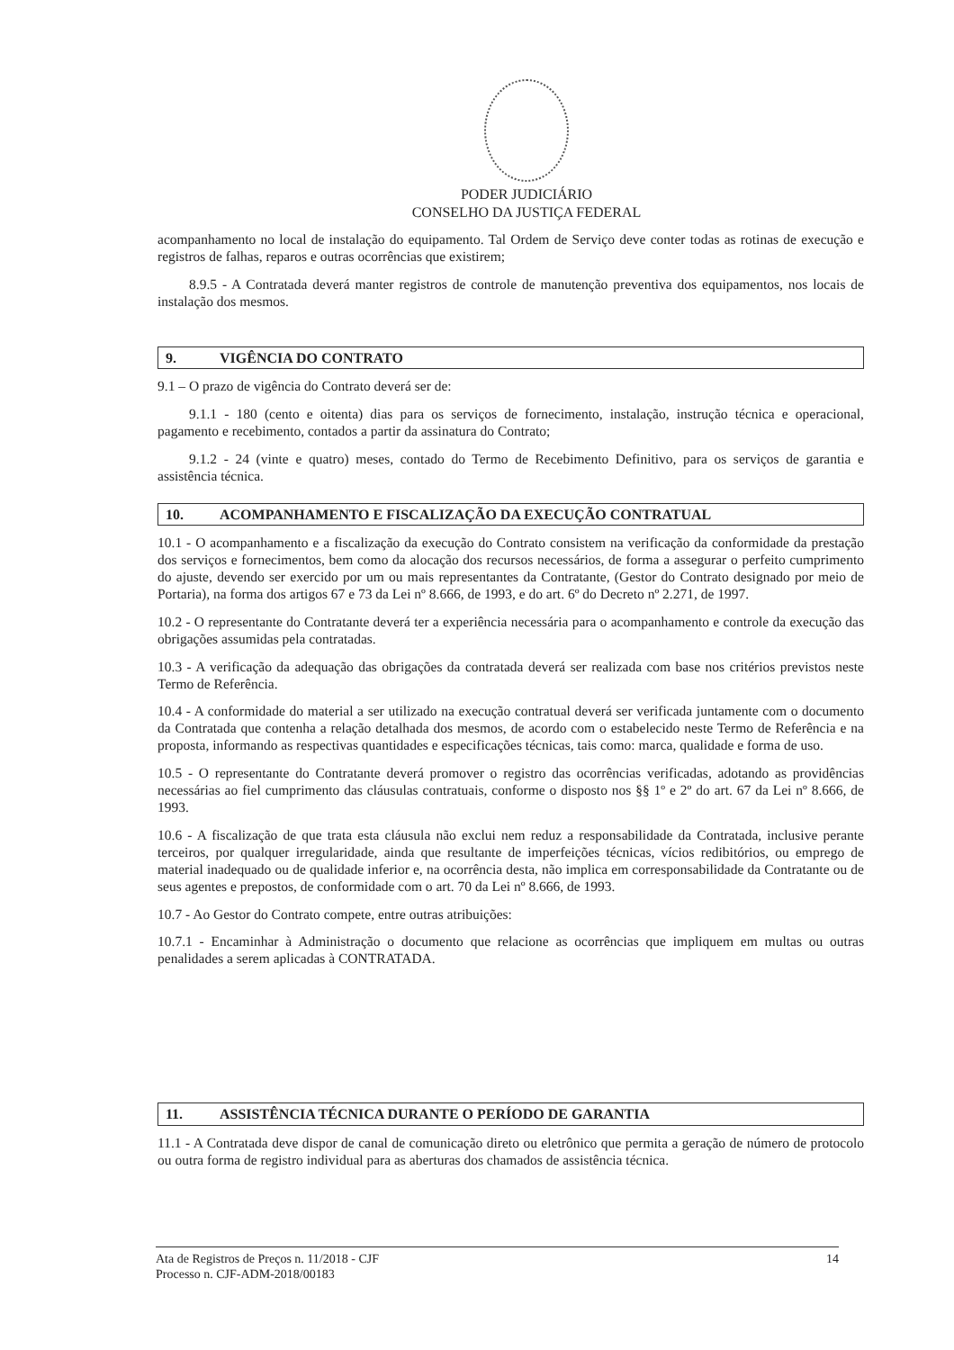PODER JUDICIÁRIO
CONSELHO DA JUSTIÇA FEDERAL
acompanhamento no local de instalação do equipamento. Tal Ordem de Serviço deve conter todas as rotinas de execução e registros de falhas, reparos e outras ocorrências que existirem;
8.9.5 - A Contratada deverá manter registros de controle de manutenção preventiva dos equipamentos, nos locais de instalação dos mesmos.
9. VIGÊNCIA DO CONTRATO
9.1 – O prazo de vigência do Contrato deverá ser de:
9.1.1 - 180 (cento e oitenta) dias para os serviços de fornecimento, instalação, instrução técnica e operacional, pagamento e recebimento, contados a partir da assinatura do Contrato;
9.1.2 - 24 (vinte e quatro) meses, contado do Termo de Recebimento Definitivo, para os serviços de garantia e assistência técnica.
10. ACOMPANHAMENTO E FISCALIZAÇÃO DA EXECUÇÃO CONTRATUAL
10.1 - O acompanhamento e a fiscalização da execução do Contrato consistem na verificação da conformidade da prestação dos serviços e fornecimentos, bem como da alocação dos recursos necessários, de forma a assegurar o perfeito cumprimento do ajuste, devendo ser exercido por um ou mais representantes da Contratante, (Gestor do Contrato designado por meio de Portaria), na forma dos artigos 67 e 73 da Lei nº 8.666, de 1993, e do art. 6º do Decreto nº 2.271, de 1997.
10.2 - O representante do Contratante deverá ter a experiência necessária para o acompanhamento e controle da execução das obrigações assumidas pela contratadas.
10.3 - A verificação da adequação das obrigações da contratada deverá ser realizada com base nos critérios previstos neste Termo de Referência.
10.4 - A conformidade do material a ser utilizado na execução contratual deverá ser verificada juntamente com o documento da Contratada que contenha a relação detalhada dos mesmos, de acordo com o estabelecido neste Termo de Referência e na proposta, informando as respectivas quantidades e especificações técnicas, tais como: marca, qualidade e forma de uso.
10.5 - O representante do Contratante deverá promover o registro das ocorrências verificadas, adotando as providências necessárias ao fiel cumprimento das cláusulas contratuais, conforme o disposto nos §§ 1º e 2º do art. 67 da Lei nº 8.666, de 1993.
10.6 - A fiscalização de que trata esta cláusula não exclui nem reduz a responsabilidade da Contratada, inclusive perante terceiros, por qualquer irregularidade, ainda que resultante de imperfeições técnicas, vícios redibitórios, ou emprego de material inadequado ou de qualidade inferior e, na ocorrência desta, não implica em corresponsabilidade da Contratante ou de seus agentes e prepostos, de conformidade com o art. 70 da Lei nº 8.666, de 1993.
10.7 - Ao Gestor do Contrato compete, entre outras atribuições:
10.7.1 - Encaminhar à Administração o documento que relacione as ocorrências que impliquem em multas ou outras penalidades a serem aplicadas à CONTRATADA.
11. ASSISTÊNCIA TÉCNICA DURANTE O PERÍODO DE GARANTIA
11.1 - A Contratada deve dispor de canal de comunicação direto ou eletrônico que permita a geração de número de protocolo ou outra forma de registro individual para as aberturas dos chamados de assistência técnica.
Ata de Registros de Preços n. 11/2018 - CJF
Processo n. CJF-ADM-2018/00183
14